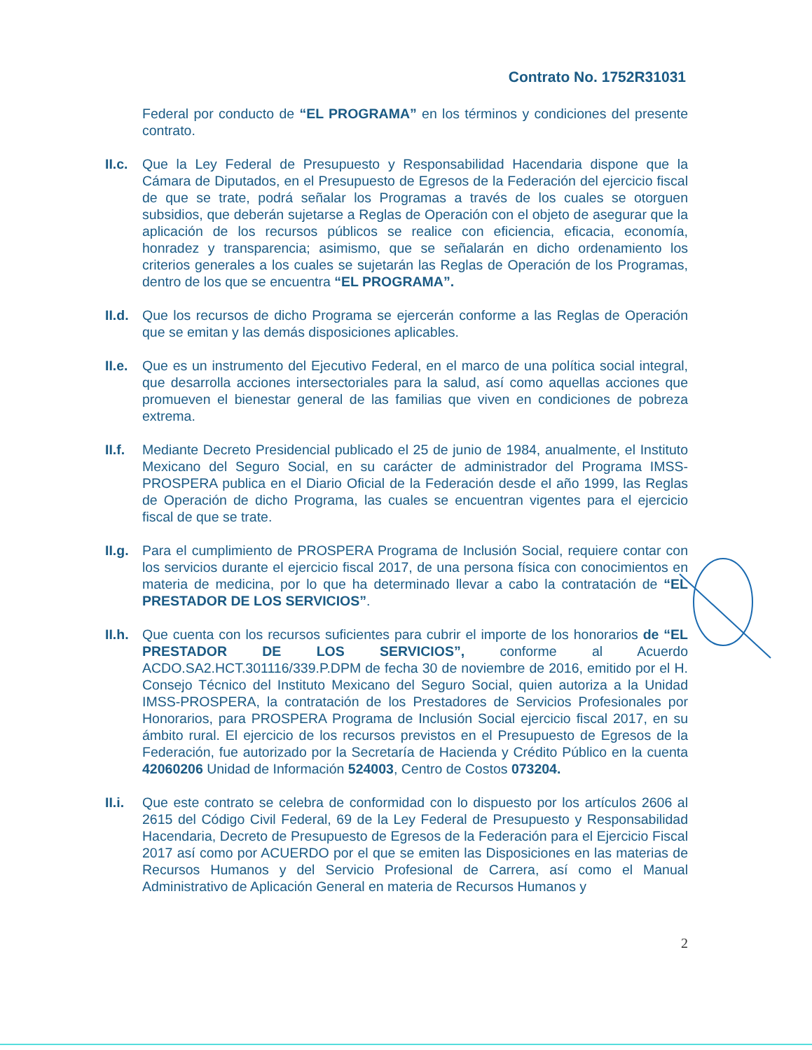Contrato No. 1752R31031
Federal por conducto de “EL PROGRAMA” en los términos y condiciones del presente contrato.
II.c.
Que la Ley Federal de Presupuesto y Responsabilidad Hacendaria dispone que la Cámara de Diputados, en el Presupuesto de Egresos de la Federación del ejercicio fiscal de que se trate, podrá señalar los Programas a través de los cuales se otorguen subsidios, que deberán sujetarse a Reglas de Operación con el objeto de asegurar que la aplicación de los recursos públicos se realice con eficiencia, eficacia, economía, honradez y transparencia; asimismo, que se señalarán en dicho ordenamiento los criterios generales a los cuales se sujetarán las Reglas de Operación de los Programas, dentro de los que se encuentra “EL PROGRAMA”.
II.d.
Que los recursos de dicho Programa se ejercerán conforme a las Reglas de Operación que se emitan y las demás disposiciones aplicables.
II.e.
Que es un instrumento del Ejecutivo Federal, en el marco de una política social integral, que desarrolla acciones intersectoriales para la salud, así como aquellas acciones que promueven el bienestar general de las familias que viven en condiciones de pobreza extrema.
II.f.
Mediante Decreto Presidencial publicado el 25 de junio de 1984, anualmente, el Instituto Mexicano del Seguro Social, en su carácter de administrador del Programa IMSS-PROSPERA publica en el Diario Oficial de la Federación desde el año 1999, las Reglas de Operación de dicho Programa, las cuales se encuentran vigentes para el ejercicio fiscal de que se trate.
II.g.
Para el cumplimiento de PROSPERA Programa de Inclusión Social, requiere contar con los servicios durante el ejercicio fiscal 2017, de una persona física con conocimientos en materia de medicina, por lo que ha determinado llevar a cabo la contratación de “EL PRESTADOR DE LOS SERVICIOS”.
II.h.
Que cuenta con los recursos suficientes para cubrir el importe de los honorarios de “EL PRESTADOR DE LOS SERVICIOS”, conforme al Acuerdo ACDO.SA2.HCT.301116/339.P.DPM de fecha 30 de noviembre de 2016, emitido por el H. Consejo Técnico del Instituto Mexicano del Seguro Social, quien autoriza a la Unidad IMSS-PROSPERA, la contratación de los Prestadores de Servicios Profesionales por Honorarios, para PROSPERA Programa de Inclusión Social ejercicio fiscal 2017, en su ámbito rural. El ejercicio de los recursos previstos en el Presupuesto de Egresos de la Federación, fue autorizado por la Secretaría de Hacienda y Crédito Público en la cuenta 42060206 Unidad de Información 524003, Centro de Costos 073204.
II.i.
Que este contrato se celebra de conformidad con lo dispuesto por los artículos 2606 al 2615 del Código Civil Federal, 69 de la Ley Federal de Presupuesto y Responsabilidad Hacendaria, Decreto de Presupuesto de Egresos de la Federación para el Ejercicio Fiscal 2017 así como por ACUERDO por el que se emiten las Disposiciones en las materias de Recursos Humanos y del Servicio Profesional de Carrera, así como el Manual Administrativo de Aplicación General en materia de Recursos Humanos y
2